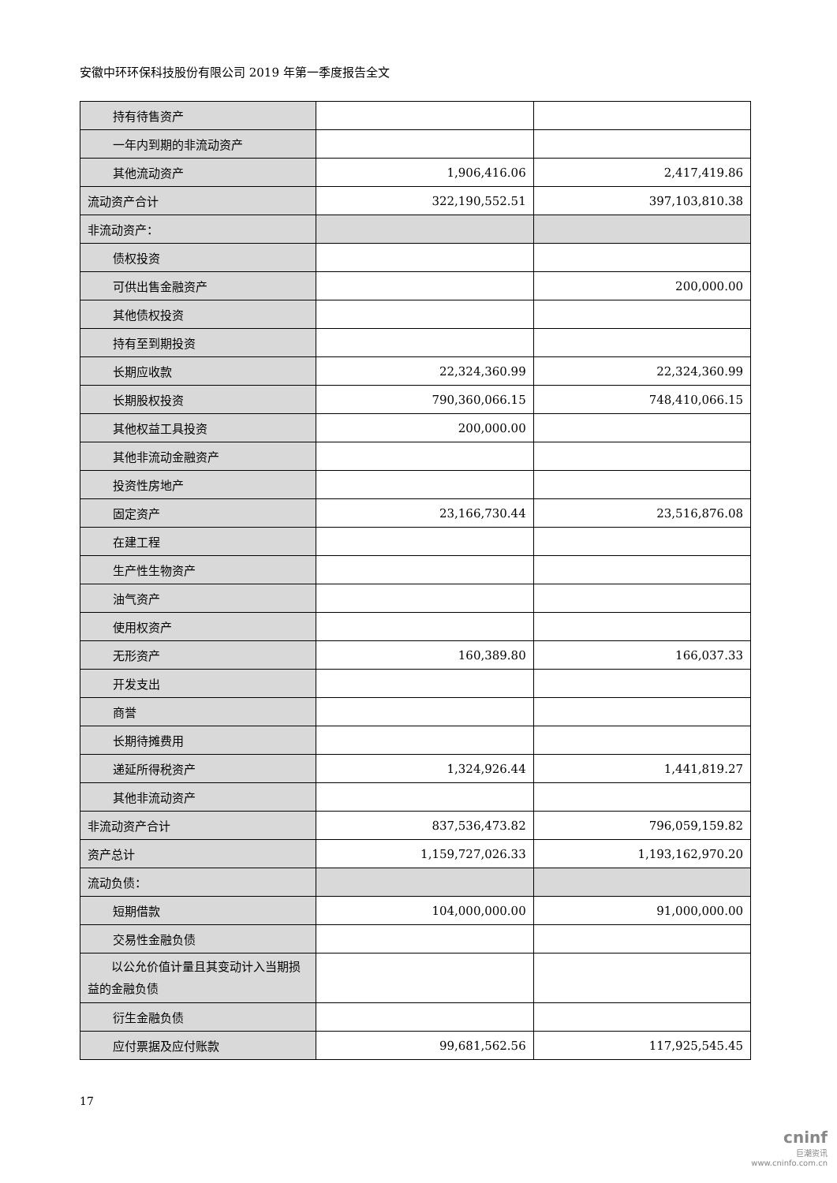安徽中环环保科技股份有限公司 2019 年第一季度报告全文
| 持有待售资产 | | |
| 一年内到期的非流动资产 | | |
| 其他流动资产 | 1,906,416.06 | 2,417,419.86 |
| 流动资产合计 | 322,190,552.51 | 397,103,810.38 |
| 非流动资产： | | |
| 债权投资 | | |
| 可供出售金融资产 | | 200,000.00 |
| 其他债权投资 | | |
| 持有至到期投资 | | |
| 长期应收款 | 22,324,360.99 | 22,324,360.99 |
| 长期股权投资 | 790,360,066.15 | 748,410,066.15 |
| 其他权益工具投资 | 200,000.00 | |
| 其他非流动金融资产 | | |
| 投资性房地产 | | |
| 固定资产 | 23,166,730.44 | 23,516,876.08 |
| 在建工程 | | |
| 生产性生物资产 | | |
| 油气资产 | | |
| 使用权资产 | | |
| 无形资产 | 160,389.80 | 166,037.33 |
| 开发支出 | | |
| 商誉 | | |
| 长期待摊费用 | | |
| 递延所得税资产 | 1,324,926.44 | 1,441,819.27 |
| 其他非流动资产 | | |
| 非流动资产合计 | 837,536,473.82 | 796,059,159.82 |
| 资产总计 | 1,159,727,026.33 | 1,193,162,970.20 |
| 流动负债： | | |
| 短期借款 | 104,000,000.00 | 91,000,000.00 |
| 交易性金融负债 | | |
| 以公允价值计量且其变动计入当期损益的金融负债 | | |
| 衍生金融负债 | | |
| 应付票据及应付账款 | 99,681,562.56 | 117,925,545.45 |
17
cninf
巨潮资讯
www.cninfo.com.cn